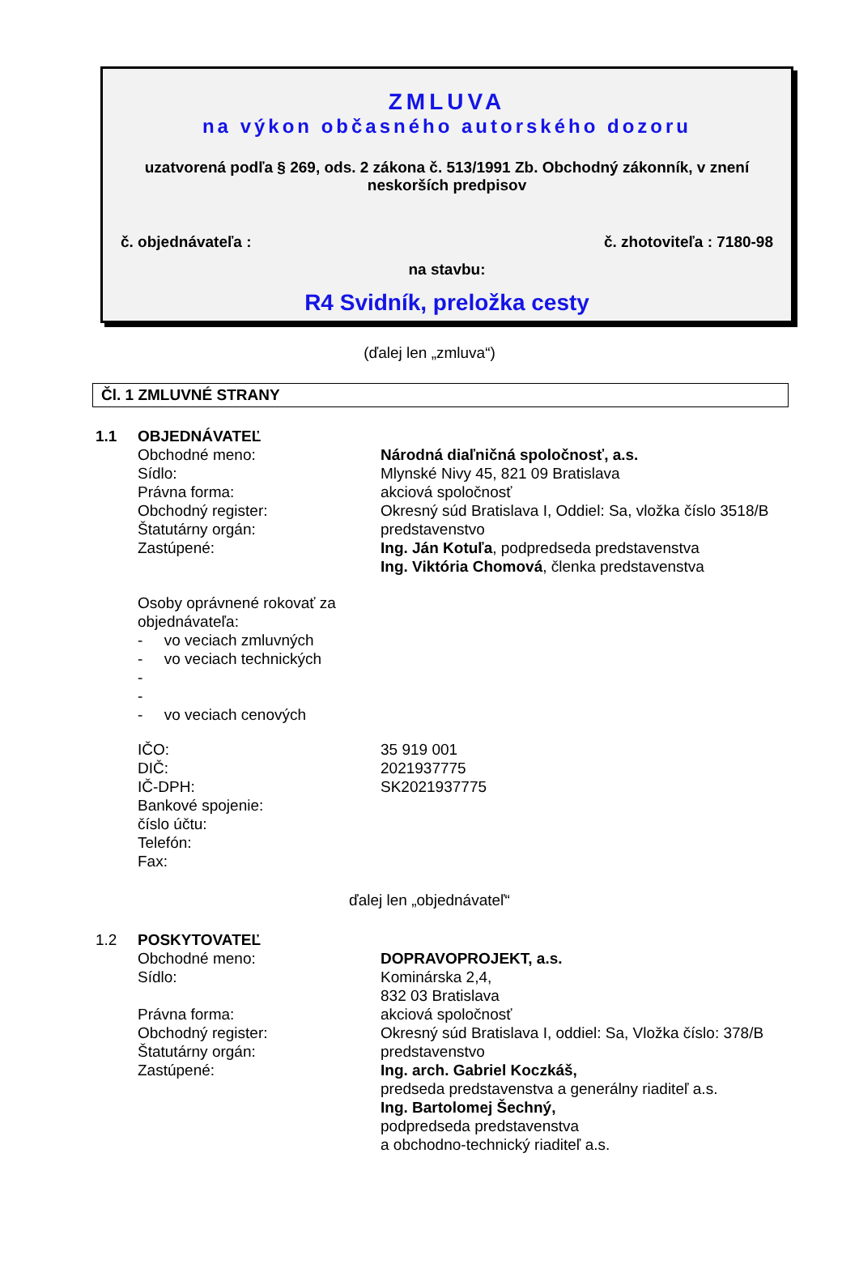ZMLUVA
na výkon občasného autorského dozoru
uzatvorená podľa § 269, ods. 2 zákona č. 513/1991 Zb. Obchodný zákonník, v znení
neskorších predpisov
č. objednávateľa : č. zhotoviteľa : 7180-98
na stavbu:
R4 Svidník, preložka cesty
(ďalej len „zmluva“)
Čl. 1 ZMLUVNÉ STRANY
| 1.1 | OBJEDNÁVATEĽ | |
| | Obchodné meno: | Národná diaľničná spoločnosť, a.s. |
| | Sídlo: | Mlynské Nivy 45, 821 09 Bratislava |
| | Právna forma: | akciová spoločnosť |
| | Obchodný register: | Okresný súd Bratislava I, Oddiel: Sa, vložka číslo 3518/B |
| | Štatutárny orgán: | predstavenstvo |
| | Zastúpené: | Ing. Ján Kotuľa , podpredseda predstavenstva Ing. Viktória Chomová , členka predstavenstva |
| | Osoby oprávnené rokovať za objednávateľa: - vo veciach zmluvných - vo veciach technických - - - vo veciach cenových | |
| | IČO: DIČ: IČ-DPH: Bankové spojenie: číslo účtu: Telefón: Fax: | 35 919 001 2021937775 SK2021937775 |
ďalej len „objednávateľ“
| 1.2 | POSKYTOVATEĽ | |
| | Obchodné meno: | DOPRAVOPROJEKT, a.s. |
| | Sídlo: | Kominárska 2,4, 832 03 Bratislava |
| | Právna forma: | akciová spoločnosť |
| | Obchodný register: | Okresný súd Bratislava I, oddiel: Sa, Vložka číslo: 378/B |
| | Štatutárny orgán: | predstavenstvo |
| | Zastúpené: | Ing. arch. Gabriel Koczkáš, predseda predstavenstva a generálny riaditeľ a.s. Ing. Bartolomej Šechný, podpredseda predstavenstva a obchodno-technický riaditeľ a.s. |